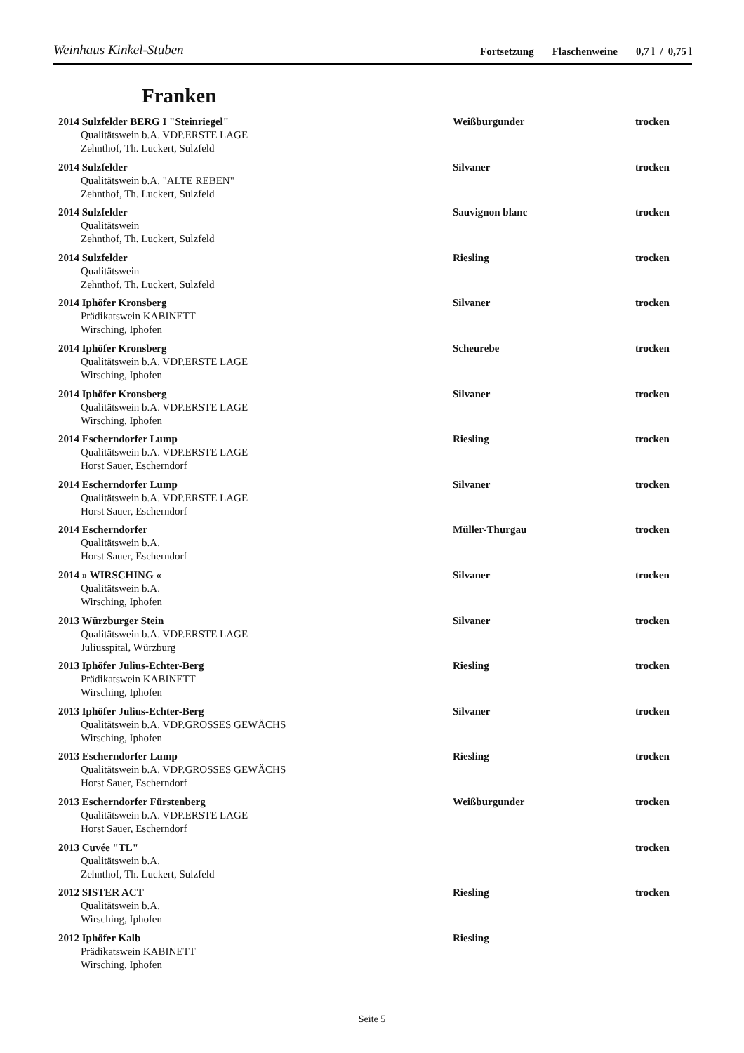Weinhaus Kinkel-Stuben
Fortsetzung Flaschenweine 0,7 l / 0,75 l
Franken
2014 Sulzfelder BERG I "Steinriegel" Weißburgunder trocken
Qualitätswein b.A. VDP.ERSTE LAGE
Zehnthof, Th. Luckert, Sulzfeld
2014 Sulzfelder Silvaner trocken
Qualitätswein b.A. "ALTE REBEN"
Zehnthof, Th. Luckert, Sulzfeld
2014 Sulzfelder Sauvignon blanc trocken
Qualitätswein
Zehnthof, Th. Luckert, Sulzfeld
2014 Sulzfelder Riesling trocken
Qualitätswein
Zehnthof, Th. Luckert, Sulzfeld
2014 Iphöfer Kronsberg Silvaner trocken
Prädikatswein KABINETT
Wirsching, Iphofen
2014 Iphöfer Kronsberg Scheurebe trocken
Qualitätswein b.A. VDP.ERSTE LAGE
Wirsching, Iphofen
2014 Iphöfer Kronsberg Silvaner trocken
Qualitätswein b.A. VDP.ERSTE LAGE
Wirsching, Iphofen
2014 Escherndorfer Lump Riesling trocken
Qualitätswein b.A. VDP.ERSTE LAGE
Horst Sauer, Escherndorf
2014 Escherndorfer Lump Silvaner trocken
Qualitätswein b.A. VDP.ERSTE LAGE
Horst Sauer, Escherndorf
2014 Escherndorfer Müller-Thurgau trocken
Qualitätswein b.A.
Horst Sauer, Escherndorf
2014 » WIRSCHING « Silvaner trocken
Qualitätswein b.A.
Wirsching, Iphofen
2013 Würzburger Stein Silvaner trocken
Qualitätswein b.A. VDP.ERSTE LAGE
Juliusspital, Würzburg
2013 Iphöfer Julius-Echter-Berg Riesling trocken
Prädikatswein KABINETT
Wirsching, Iphofen
2013 Iphöfer Julius-Echter-Berg Silvaner trocken
Qualitätswein b.A. VDP.GROSSES GEWÄCHS
Wirsching, Iphofen
2013 Escherndorfer Lump Riesling trocken
Qualitätswein b.A. VDP.GROSSES GEWÄCHS
Horst Sauer, Escherndorf
2013 Escherndorfer Fürstenberg Weißburgunder trocken
Qualitätswein b.A. VDP.ERSTE LAGE
Horst Sauer, Escherndorf
2013 Cuvée "TL" trocken
Qualitätswein b.A.
Zehnthof, Th. Luckert, Sulzfeld
2012 SISTER ACT Riesling trocken
Qualitätswein b.A.
Wirsching, Iphofen
2012 Iphöfer Kalb Riesling
Prädikatswein KABINETT
Wirsching, Iphofen
Seite 5